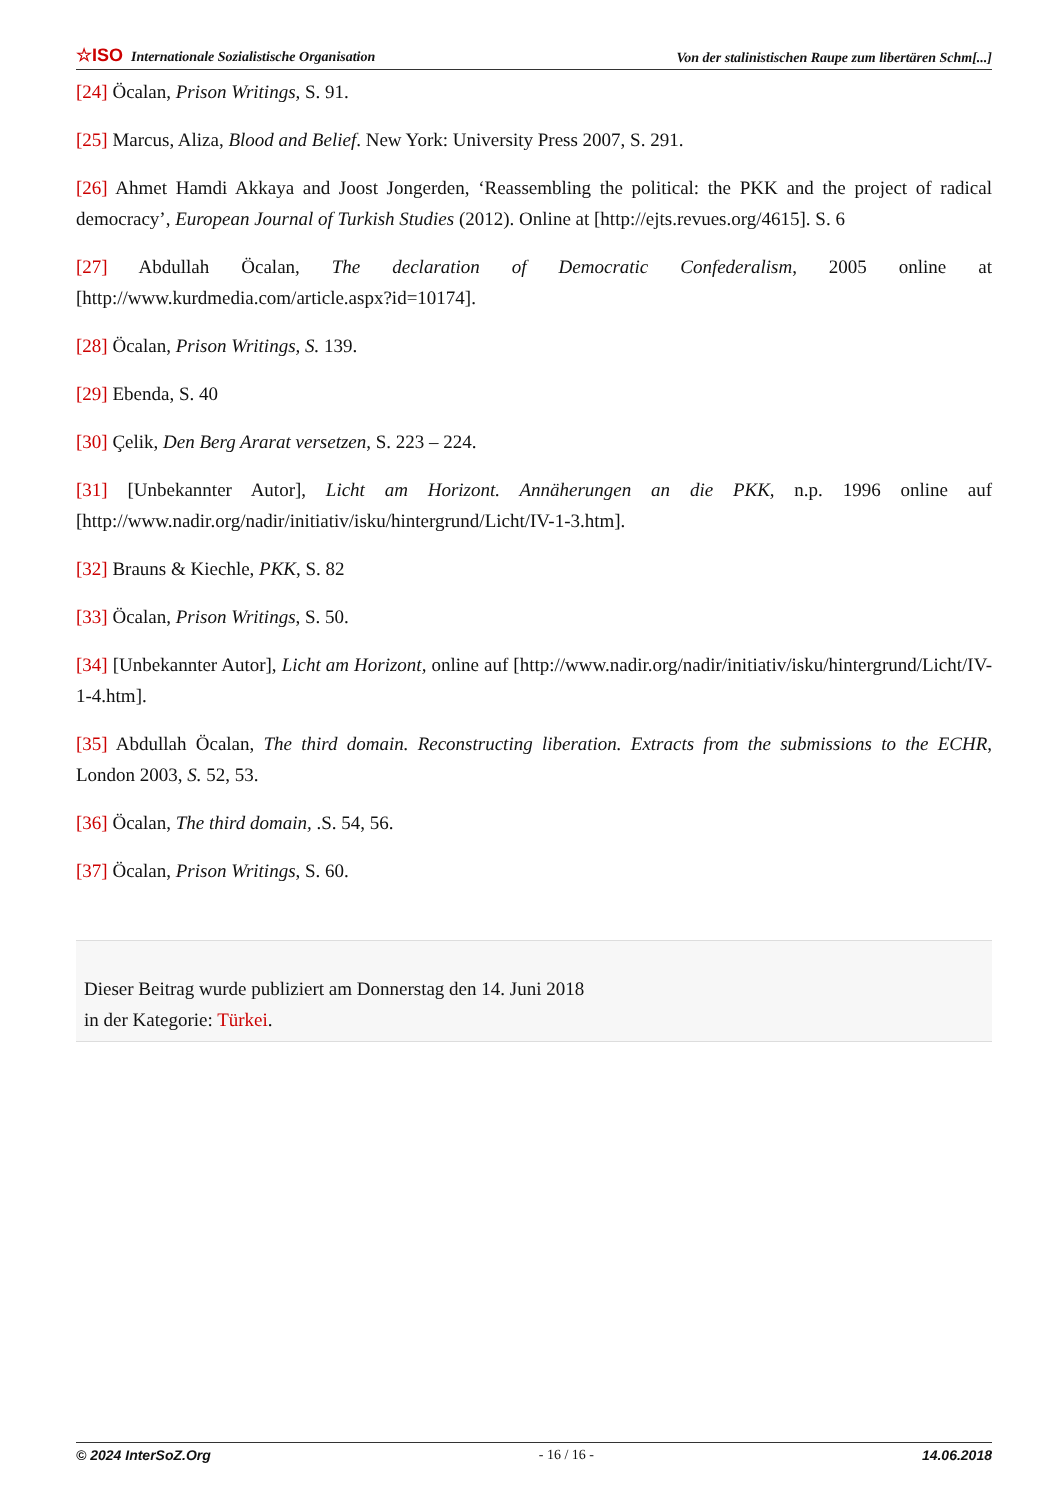☆ISO Internationale Sozialistische Organisation Von der stalinistischen Raupe zum libertären Schm[...]
[24] Öcalan, Prison Writings, S. 91.
[25] Marcus, Aliza, Blood and Belief. New York: University Press 2007, S. 291.
[26] Ahmet Hamdi Akkaya and Joost Jongerden, ‘Reassembling the political: the PKK and the project of radical democracy’, European Journal of Turkish Studies (2012). Online at [http://ejts.revues.org/4615]. S. 6
[27] Abdullah Öcalan, The declaration of Democratic Confederalism, 2005 online at [http://www.kurdmedia.com/article.aspx?id=10174].
[28] Öcalan, Prison Writings, S. 139.
[29] Ebenda, S. 40
[30] Çelik, Den Berg Ararat versetzen, S. 223 – 224.
[31] [Unbekannter Autor], Licht am Horizont. Annäherungen an die PKK, n.p. 1996 online auf [http://www.nadir.org/nadir/initiativ/isku/hintergrund/Licht/IV-1-3.htm].
[32] Brauns & Kiechle, PKK, S. 82
[33] Öcalan, Prison Writings, S. 50.
[34] [Unbekannter Autor], Licht am Horizont, online auf [http://www.nadir.org/nadir/initiativ/isku/hintergrund/Licht/IV-1-4.htm].
[35] Abdullah Öcalan, The third domain. Reconstructing liberation. Extracts from the submissions to the ECHR, London 2003, S. 52, 53.
[36] Öcalan, The third domain, .S. 54, 56.
[37] Öcalan, Prison Writings, S. 60.
Dieser Beitrag wurde publiziert am Donnerstag den 14. Juni 2018
in der Kategorie: Türkei.
© 2024 InterSoZ.Org - 16 / 16 - 14.06.2018